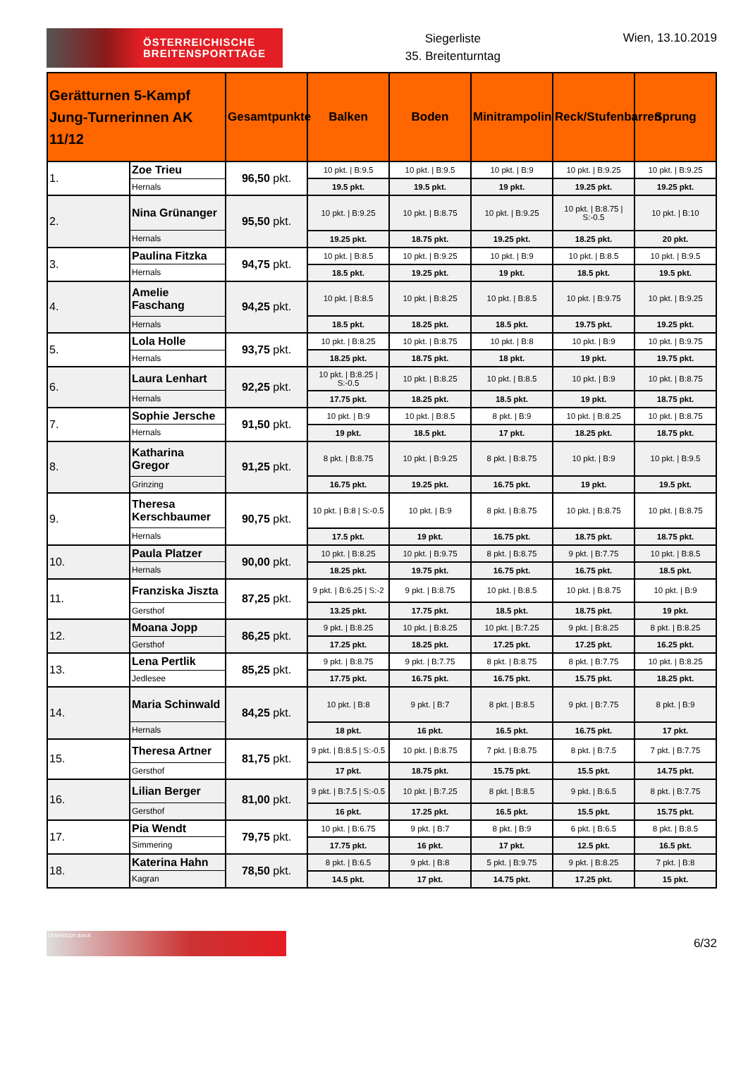ÖSTERREICHISCHE
BREITENSPORTTAGE
Siegerliste
35. Breitenturntag
Wien, 13.10.2019
| Gerätturnen 5-Kampf Jung-Turnerinnen AK 11/12 | | Gesamtpunkte | Balken | Boden | Minitrampolin | Reck/Stufenbarren | Sprung |
| --- | --- | --- | --- | --- | --- | --- | --- |
| 1. | Zoe Trieu | 96,50 pkt. | 10 pkt. / B:9.5 | 10 pkt. / B:9.5 | 10 pkt. / B:9 | 10 pkt. / B:9.25 | 10 pkt. / B:9.25 |
| | Hernals | | 19.5 pkt. | 19.5 pkt. | 19 pkt. | 19.25 pkt. | 19.25 pkt. |
| 2. | Nina Grünanger | 95,50 pkt. | 10 pkt. / B:9.25 | 10 pkt. / B:8.75 | 10 pkt. / B:9.25 | 10 pkt. / B:8.75 / S:-0.5 | 10 pkt. / B:10 |
| | Hernals | | 19.25 pkt. | 18.75 pkt. | 19.25 pkt. | 18.25 pkt. | 20 pkt. |
| 3. | Paulina Fitzka | 94,75 pkt. | 10 pkt. / B:8.5 | 10 pkt. / B:9.25 | 10 pkt. / B:9 | 10 pkt. / B:8.5 | 10 pkt. / B:9.5 |
| | Hernals | | 18.5 pkt. | 19.25 pkt. | 19 pkt. | 18.5 pkt. | 19.5 pkt. |
| 4. | Amelie Faschang | 94,25 pkt. | 10 pkt. / B:8.5 | 10 pkt. / B:8.25 | 10 pkt. / B:8.5 | 10 pkt. / B:9.75 | 10 pkt. / B:9.25 |
| | Hernals | | 18.5 pkt. | 18.25 pkt. | 18.5 pkt. | 19.75 pkt. | 19.25 pkt. |
| 5. | Lola Holle | 93,75 pkt. | 10 pkt. / B:8.25 | 10 pkt. / B:8.75 | 10 pkt. / B:8 | 10 pkt. / B:9 | 10 pkt. / B:9.75 |
| | Hernals | | 18.25 pkt. | 18.75 pkt. | 18 pkt. | 19 pkt. | 19.75 pkt. |
| 6. | Laura Lenhart | 92,25 pkt. | 10 pkt. / B:8.25 / S:-0.5 | 10 pkt. / B:8.25 | 10 pkt. / B:8.5 | 10 pkt. / B:9 | 10 pkt. / B:8.75 |
| | Hernals | | 17.75 pkt. | 18.25 pkt. | 18.5 pkt. | 19 pkt. | 18.75 pkt. |
| 7. | Sophie Jersche | 91,50 pkt. | 10 pkt. / B:9 | 10 pkt. / B:8.5 | 8 pkt. / B:9 | 10 pkt. / B:8.25 | 10 pkt. / B:8.75 |
| | Hernals | | 19 pkt. | 18.5 pkt. | 17 pkt. | 18.25 pkt. | 18.75 pkt. |
| 8. | Katharina Gregor | 91,25 pkt. | 8 pkt. / B:8.75 | 10 pkt. / B:9.25 | 8 pkt. / B:8.75 | 10 pkt. / B:9 | 10 pkt. / B:9.5 |
| | Grinzing | | 16.75 pkt. | 19.25 pkt. | 16.75 pkt. | 19 pkt. | 19.5 pkt. |
| 9. | Theresa Kerschbaumer | 90,75 pkt. | 10 pkt. / B:8 / S:-0.5 | 10 pkt. / B:9 | 8 pkt. / B:8.75 | 10 pkt. / B:8.75 | 10 pkt. / B:8.75 |
| | Hernals | | 17.5 pkt. | 19 pkt. | 16.75 pkt. | 18.75 pkt. | 18.75 pkt. |
| 10. | Paula Platzer | 90,00 pkt. | 10 pkt. / B:8.25 | 10 pkt. / B:9.75 | 8 pkt. / B:8.75 | 9 pkt. / B:7.75 | 10 pkt. / B:8.5 |
| | Hernals | | 18.25 pkt. | 19.75 pkt. | 16.75 pkt. | 16.75 pkt. | 18.5 pkt. |
| 11. | Franziska Jiszta | 87,25 pkt. | 9 pkt. / B:6.25 / S:-2 | 9 pkt. / B:8.75 | 10 pkt. / B:8.5 | 10 pkt. / B:8.75 | 10 pkt. / B:9 |
| | Gersthof | | 13.25 pkt. | 17.75 pkt. | 18.5 pkt. | 18.75 pkt. | 19 pkt. |
| 12. | Moana Jopp | 86,25 pkt. | 9 pkt. / B:8.25 | 10 pkt. / B:8.25 | 10 pkt. / B:7.25 | 9 pkt. / B:8.25 | 8 pkt. / B:8.25 |
| | Gersthof | | 17.25 pkt. | 18.25 pkt. | 17.25 pkt. | 17.25 pkt. | 16.25 pkt. |
| 13. | Lena Pertlik | 85,25 pkt. | 9 pkt. / B:8.75 | 9 pkt. / B:7.75 | 8 pkt. / B:8.75 | 8 pkt. / B:7.75 | 10 pkt. / B:8.25 |
| | Jedlesee | | 17.75 pkt. | 16.75 pkt. | 16.75 pkt. | 15.75 pkt. | 18.25 pkt. |
| 14. | Maria Schinwald | 84,25 pkt. | 10 pkt. / B:8 | 9 pkt. / B:7 | 8 pkt. / B:8.5 | 9 pkt. / B:7.75 | 8 pkt. / B:9 |
| | Hernals | | 18 pkt. | 16 pkt. | 16.5 pkt. | 16.75 pkt. | 17 pkt. |
| 15. | Theresa Artner | 81,75 pkt. | 9 pkt. / B:8.5 / S:-0.5 | 10 pkt. / B:8.75 | 7 pkt. / B:8.75 | 8 pkt. / B:7.5 | 7 pkt. / B:7.75 |
| | Gersthof | | 17 pkt. | 18.75 pkt. | 15.75 pkt. | 15.5 pkt. | 14.75 pkt. |
| 16. | Lilian Berger | 81,00 pkt. | 9 pkt. / B:7.5 / S:-0.5 | 10 pkt. / B:7.25 | 8 pkt. / B:8.5 | 9 pkt. / B:6.5 | 8 pkt. / B:7.75 |
| | Gersthof | | 16 pkt. | 17.25 pkt. | 16.5 pkt. | 15.5 pkt. | 15.75 pkt. |
| 17. | Pia Wendt | 79,75 pkt. | 10 pkt. / B:6.75 | 9 pkt. / B:7 | 8 pkt. / B:9 | 6 pkt. / B:6.5 | 8 pkt. / B:8.5 |
| | Simmering | | 17.75 pkt. | 16 pkt. | 17 pkt. | 12.5 pkt. | 16.5 pkt. |
| 18. | Katerina Hahn | 78,50 pkt. | 8 pkt. / B:6.5 | 9 pkt. / B:8 | 5 pkt. / B:9.75 | 9 pkt. / B:8.25 | 7 pkt. / B:8 |
| | Kagran | | 14.5 pkt. | 17 pkt. | 14.75 pkt. | 17.25 pkt. | 15 pkt. |
Unterstützt durch
6/32